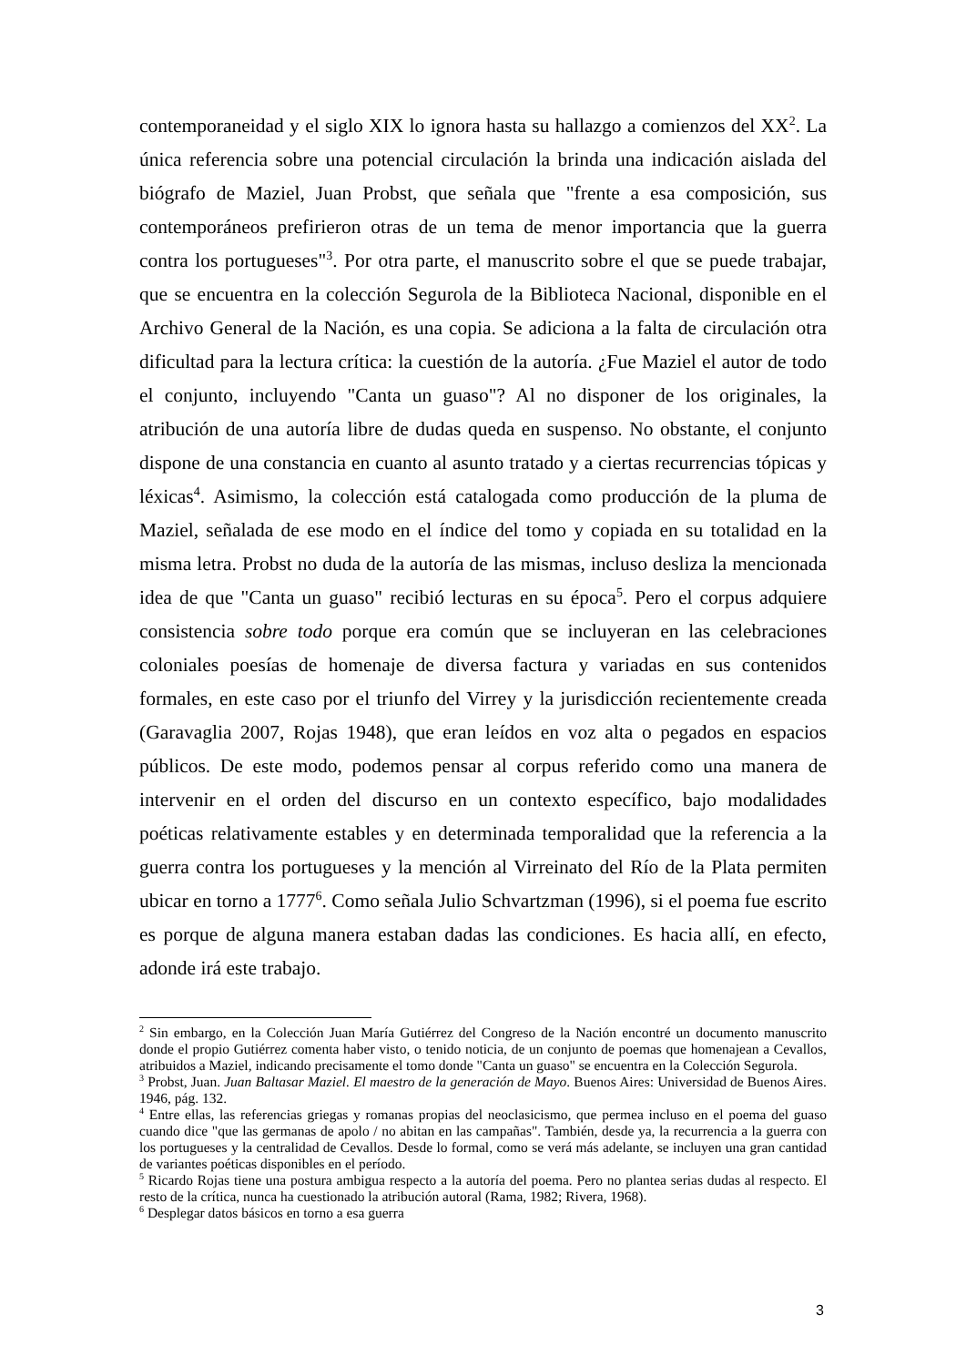contemporaneidad y el siglo XIX lo ignora hasta su hallazgo a comienzos del XX<sup>2</sup>. La única referencia sobre una potencial circulación la brinda una indicación aislada del biógrafo de Maziel, Juan Probst, que señala que "frente a esa composición, sus contemporáneos prefirieron otras de un tema de menor importancia que la guerra contra los portugueses"<sup>3</sup>. Por otra parte, el manuscrito sobre el que se puede trabajar, que se encuentra en la colección Segurola de la Biblioteca Nacional, disponible en el Archivo General de la Nación, es una copia. Se adiciona a la falta de circulación otra dificultad para la lectura crítica: la cuestión de la autoría. ¿Fue Maziel el autor de todo el conjunto, incluyendo "Canta un guaso"? Al no disponer de los originales, la atribución de una autoría libre de dudas queda en suspenso. No obstante, el conjunto dispone de una constancia en cuanto al asunto tratado y a ciertas recurrencias tópicas y léxicas<sup>4</sup>. Asimismo, la colección está catalogada como producción de la pluma de Maziel, señalada de ese modo en el índice del tomo y copiada en su totalidad en la misma letra. Probst no duda de la autoría de las mismas, incluso desliza la mencionada idea de que "Canta un guaso" recibió lecturas en su época<sup>5</sup>. Pero el corpus adquiere consistencia sobre todo porque era común que se incluyeran en las celebraciones coloniales poesías de homenaje de diversa factura y variadas en sus contenidos formales, en este caso por el triunfo del Virrey y la jurisdicción recientemente creada (Garavaglia 2007, Rojas 1948), que eran leídos en voz alta o pegados en espacios públicos. De este modo, podemos pensar al corpus referido como una manera de intervenir en el orden del discurso en un contexto específico, bajo modalidades poéticas relativamente estables y en determinada temporalidad que la referencia a la guerra contra los portugueses y la mención al Virreinato del Río de la Plata permiten ubicar en torno a 1777<sup>6</sup>. Como señala Julio Schvartzman (1996), si el poema fue escrito es porque de alguna manera estaban dadas las condiciones. Es hacia allí, en efecto, adonde irá este trabajo.
<sup>2</sup> Sin embargo, en la Colección Juan María Gutiérrez del Congreso de la Nación encontré un documento manuscrito donde el propio Gutiérrez comenta haber visto, o tenido noticia, de un conjunto de poemas que homenajean a Cevallos, atribuidos a Maziel, indicando precisamente el tomo donde "Canta un guaso" se encuentra en la Colección Segurola.
<sup>3</sup> Probst, Juan. Juan Baltasar Maziel. El maestro de la generación de Mayo. Buenos Aires: Universidad de Buenos Aires. 1946, pág. 132.
<sup>4</sup> Entre ellas, las referencias griegas y romanas propias del neoclasicismo, que permea incluso en el poema del guaso cuando dice "que las germanas de apolo / no abitan en las campañas". También, desde ya, la recurrencia a la guerra con los portugueses y la centralidad de Cevallos. Desde lo formal, como se verá más adelante, se incluyen una gran cantidad de variantes poéticas disponibles en el período.
<sup>5</sup> Ricardo Rojas tiene una postura ambigua respecto a la autoría del poema. Pero no plantea serias dudas al respecto. El resto de la crítica, nunca ha cuestionado la atribución autoral (Rama, 1982; Rivera, 1968).
<sup>6</sup> Desplegar datos básicos en torno a esa guerra
3